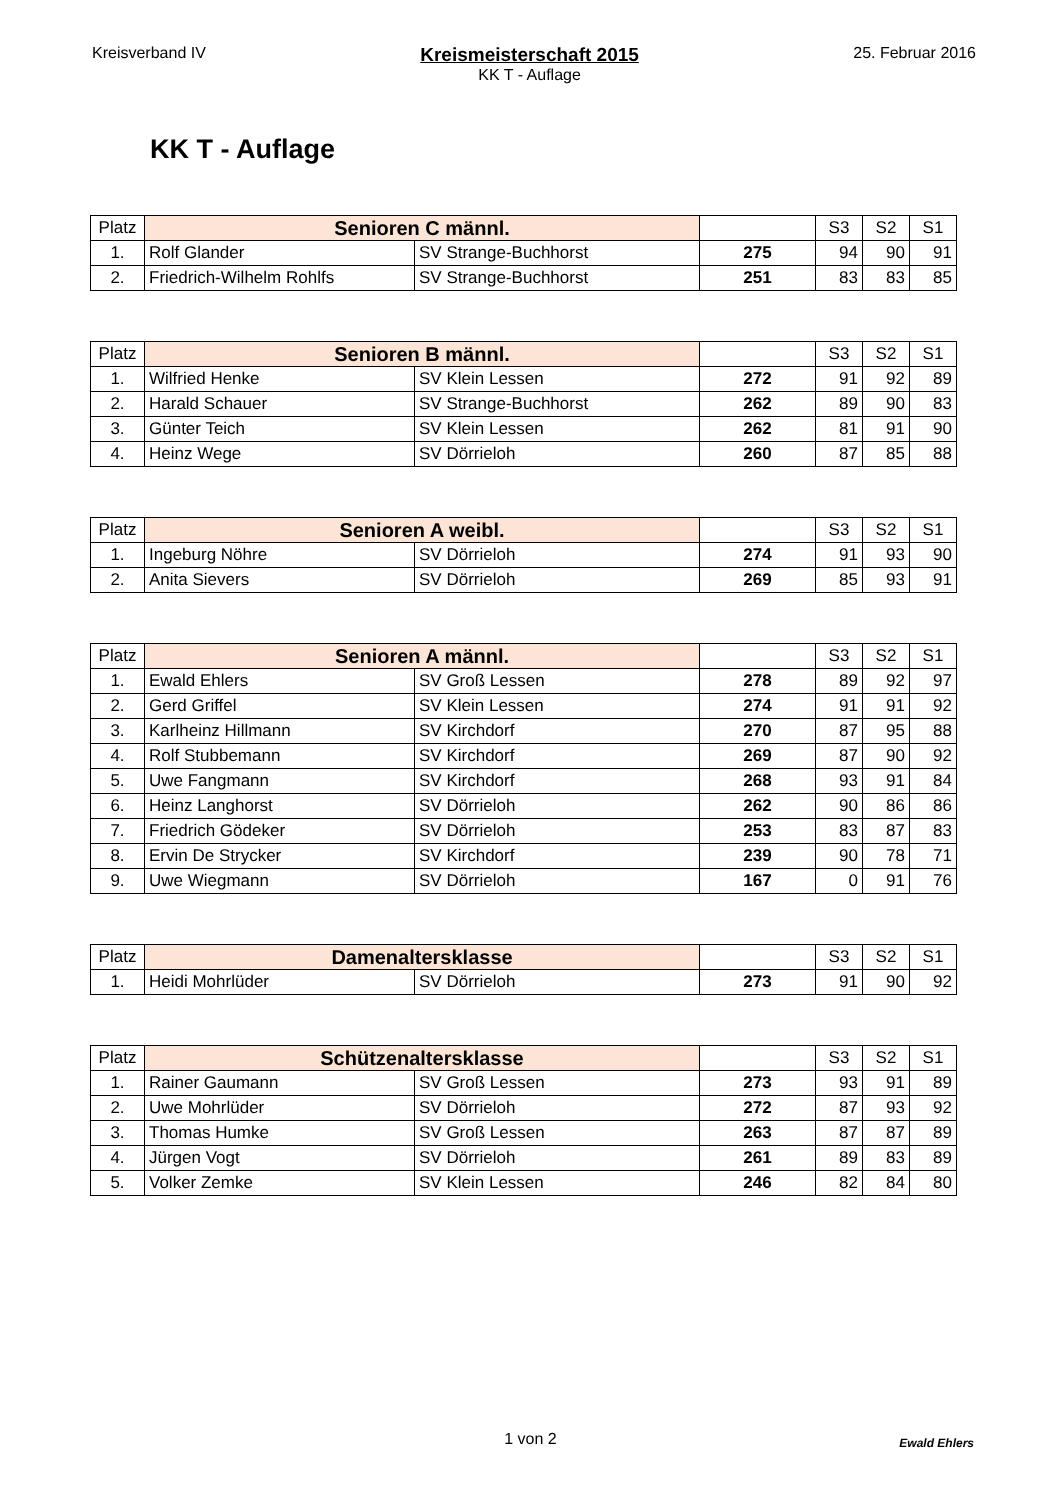Kreisverband IV
Kreismeisterschaft 2015
KK T - Auflage
25. Februar 2016
KK T - Auflage
| Platz | Senioren C männl. | | | S3 | S2 | S1 |
| --- | --- | --- | --- | --- | --- | --- |
| 1. | Rolf Glander | SV Strange-Buchhorst | 275 | 94 | 90 | 91 |
| 2. | Friedrich-Wilhelm Rohlfs | SV Strange-Buchhorst | 251 | 83 | 83 | 85 |
| Platz | Senioren B männl. | | | S3 | S2 | S1 |
| --- | --- | --- | --- | --- | --- | --- |
| 1. | Wilfried Henke | SV Klein Lessen | 272 | 91 | 92 | 89 |
| 2. | Harald Schauer | SV Strange-Buchhorst | 262 | 89 | 90 | 83 |
| 3. | Günter Teich | SV Klein Lessen | 262 | 81 | 91 | 90 |
| 4. | Heinz Wege | SV Dörrieloh | 260 | 87 | 85 | 88 |
| Platz | Senioren A weibl. | | | S3 | S2 | S1 |
| --- | --- | --- | --- | --- | --- | --- |
| 1. | Ingeburg Nöhre | SV Dörrieloh | 274 | 91 | 93 | 90 |
| 2. | Anita Sievers | SV Dörrieloh | 269 | 85 | 93 | 91 |
| Platz | Senioren A männl. | | | S3 | S2 | S1 |
| --- | --- | --- | --- | --- | --- | --- |
| 1. | Ewald Ehlers | SV Groß Lessen | 278 | 89 | 92 | 97 |
| 2. | Gerd Griffel | SV Klein Lessen | 274 | 91 | 91 | 92 |
| 3. | Karlheinz Hillmann | SV Kirchdorf | 270 | 87 | 95 | 88 |
| 4. | Rolf Stubbemann | SV Kirchdorf | 269 | 87 | 90 | 92 |
| 5. | Uwe Fangmann | SV Kirchdorf | 268 | 93 | 91 | 84 |
| 6. | Heinz Langhorst | SV Dörrieloh | 262 | 90 | 86 | 86 |
| 7. | Friedrich Gödeker | SV Dörrieloh | 253 | 83 | 87 | 83 |
| 8. | Ervin De Strycker | SV Kirchdorf | 239 | 90 | 78 | 71 |
| 9. | Uwe Wiegmann | SV Dörrieloh | 167 | 0 | 91 | 76 |
| Platz | Damenaltersklasse | | | S3 | S2 | S1 |
| --- | --- | --- | --- | --- | --- | --- |
| 1. | Heidi Mohrlüder | SV Dörrieloh | 273 | 91 | 90 | 92 |
| Platz | Schützenaltersklasse | | | S3 | S2 | S1 |
| --- | --- | --- | --- | --- | --- | --- |
| 1. | Rainer Gaumann | SV Groß Lessen | 273 | 93 | 91 | 89 |
| 2. | Uwe Mohrlüder | SV Dörrieloh | 272 | 87 | 93 | 92 |
| 3. | Thomas Humke | SV Groß Lessen | 263 | 87 | 87 | 89 |
| 4. | Jürgen Vogt | SV Dörrieloh | 261 | 89 | 83 | 89 |
| 5. | Volker Zemke | SV Klein Lessen | 246 | 82 | 84 | 80 |
1 von 2
Ewald Ehlers